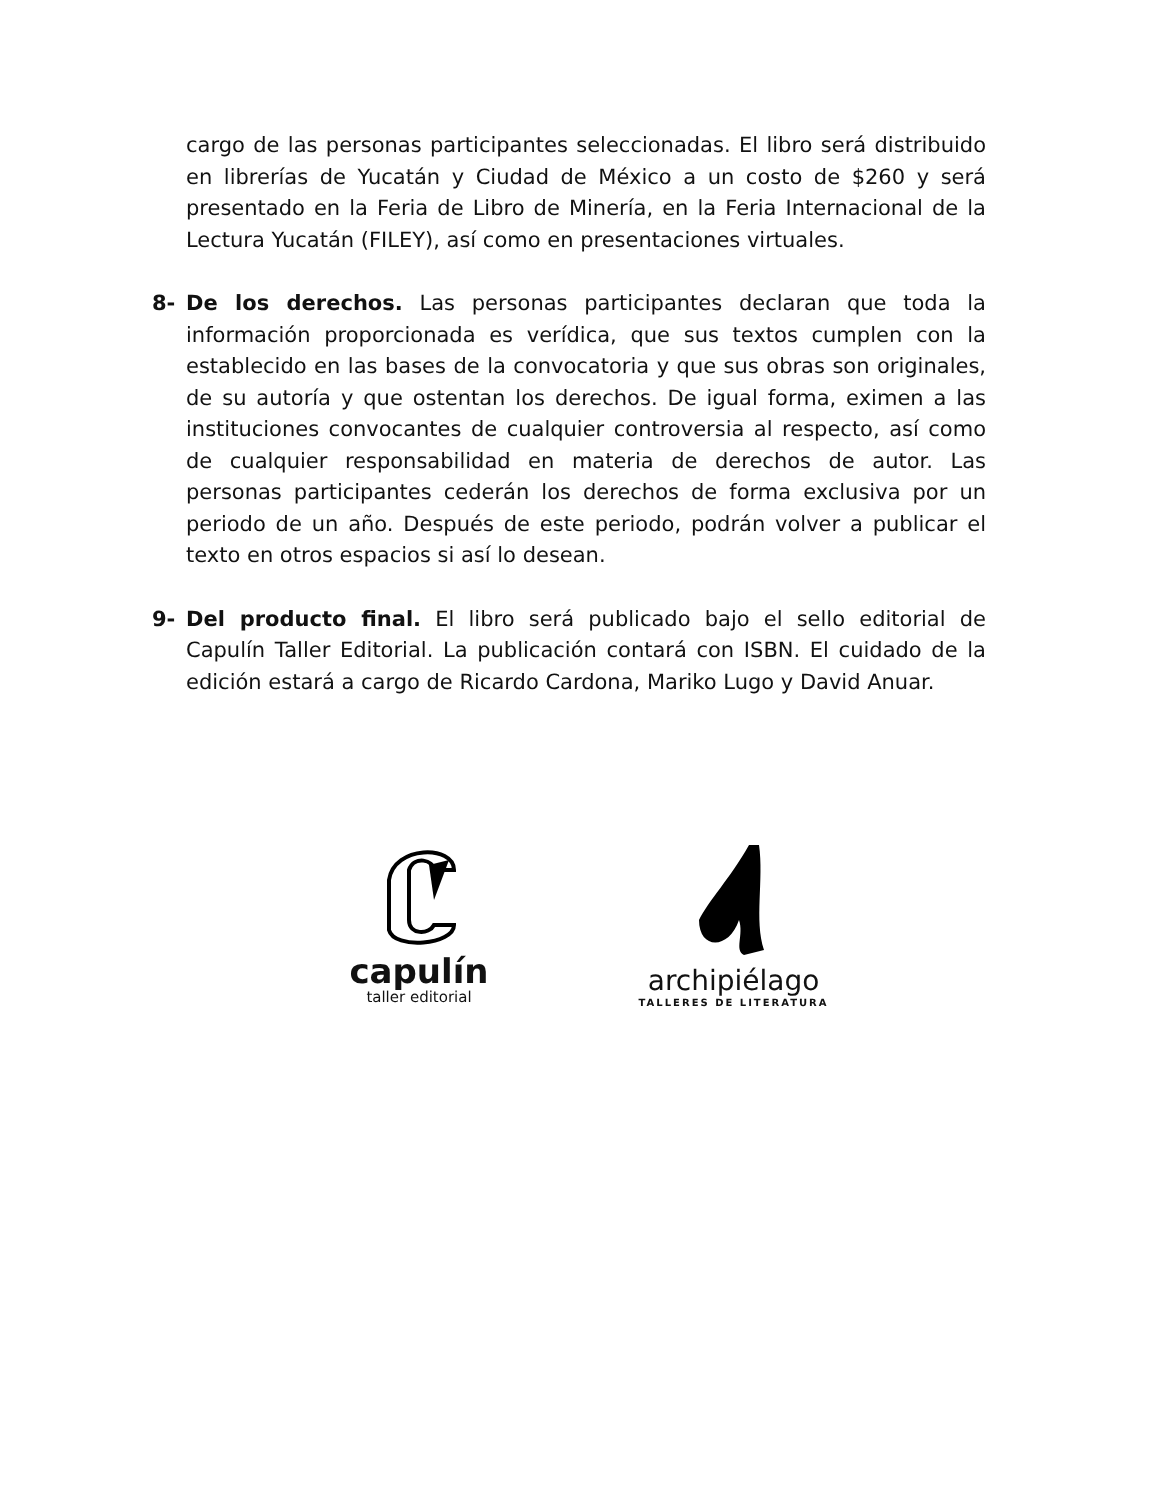cargo de las personas participantes seleccionadas. El libro será distribuido en librerías de Yucatán y Ciudad de México a un costo de $260 y será presentado en la Feria de Libro de Minería, en la Feria Internacional de la Lectura Yucatán (FILEY), así como en presentaciones virtuales.
8- De los derechos. Las personas participantes declaran que toda la información proporcionada es verídica, que sus textos cumplen con la establecido en las bases de la convocatoria y que sus obras son originales, de su autoría y que ostentan los derechos. De igual forma, eximen a las instituciones convocantes de cualquier controversia al respecto, así como de cualquier responsabilidad en materia de derechos de autor. Las personas participantes cederán los derechos de forma exclusiva por un periodo de un año. Después de este periodo, podrán volver a publicar el texto en otros espacios si así lo desean.
9- Del producto final. El libro será publicado bajo el sello editorial de Capulín Taller Editorial. La publicación contará con ISBN. El cuidado de la edición estará a cargo de Ricardo Cardona, Mariko Lugo y David Anuar.
capulín
taller editorial
archipiélago
TALLERES DE LITERATURA